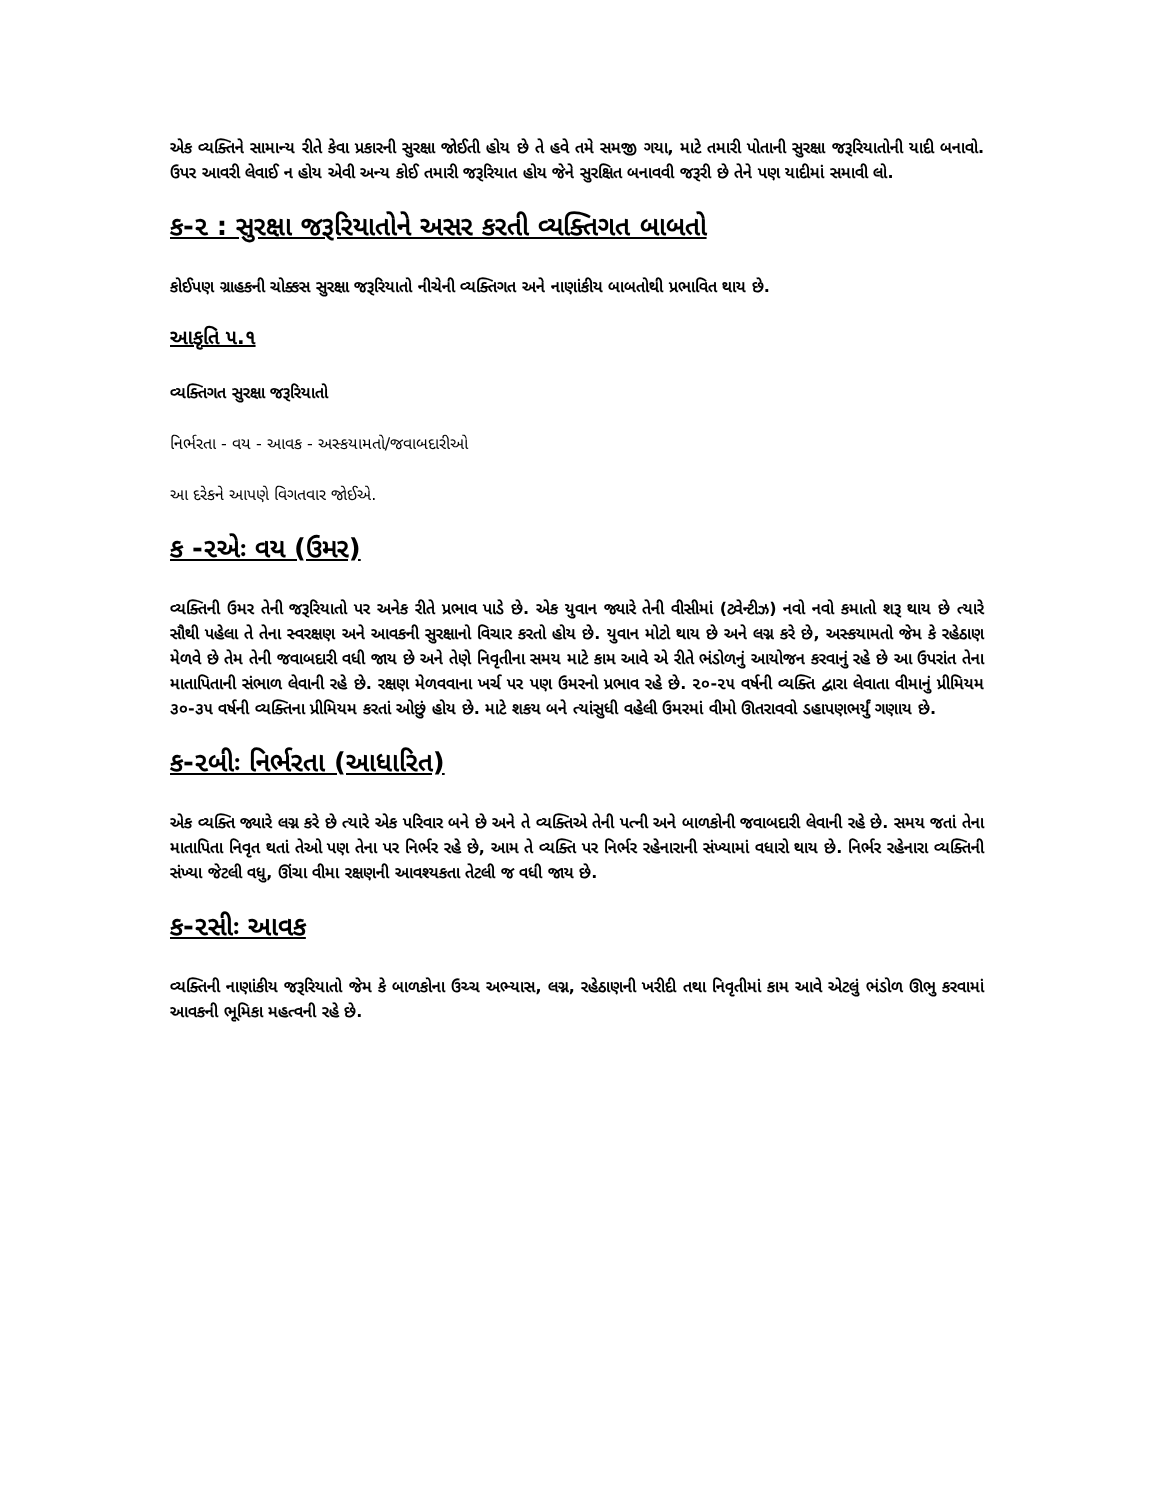એક વ્યક્તિને સામાન્ય રીતે કેવા પ્રકારની સુરક્ષા જોઈતી હોય છે તે હવે તમે સમજી ગયા, માટે તમારી પોતાની સુરક્ષા જરૂરિયાતોની યાદી બનાવો. ઉપર આવરી લેવાઈ ન હોય એવી અન્ય કોઈ તમારી જરૂરિયાત હોય જેને સુરક્ષિત બનાવવી જરૂરી છે તેને પણ યાદીમાં સમાવી લો.
ક-૨ : સુરક્ષા જરૂરિયાતોને અસર કરતી વ્યક્તિગત બાબતો
કોઈપણ ગ્રાહકની ચોક્કસ સુરક્ષા જરૂરિયાતો નીચેની વ્યક્તિગત અને નાણાંકીય બાબતોથી પ્રભાવિત થાય છે.
આકૃતિ ૫.૧
વ્યક્તિગત સુરક્ષા જરૂરિયાતો
નિર્ભરતા - વય - આવક - અસ્કયામતો/જવાબદારીઓ
આ દરેકને આપણે વિગતવાર જોઈએ.
ક -૨એઃ વય (ઉમર)
વ્યક્તિની ઉમર તેની જરૂરિયાતો પર અનેક રીતે પ્રભાવ પાડે છે. એક યુવાન જ્યારે તેની વીસીમાં (ટ્વેન્ટીઝ) નવો નવો કમાતો શરૂ થાય છે ત્યારે સૌથી પહેલા તે તેના સ્વરક્ષણ અને આવકની સુરક્ષાનો વિચાર કરતો હોય છે. યુવાન મોટો થાય છે અને લગ્ન કરે છે, અસ્કયામતો જેમ કે રહેઠાણ મેળવે છે તેમ તેની જવાબદારી વધી જાય છે અને તેણે નિવૃતીના સમય માટે કામ આવે એ રીતે ભંડોળનું આયોજન કરવાનું રહે છે આ ઉપરાંત તેના માતાપિતાની સંભાળ લેવાની રહે છે. રક્ષણ મેળવવાના ખર્ચ પર પણ ઉમરનો પ્રભાવ રહે છે. ૨૦-૨૫ વર્ષની વ્યક્તિ દ્વારા લેવાતા વીમાનું પ્રીમિયમ ૩૦-૩૫ વર્ષની વ્યક્તિના પ્રીમિયમ કરતાં ઓછું હોય છે. માટે શકય બને ત્યાંસુધી વહેલી ઉમરમાં વીમો ઊતરાવવો ડહાપણભર્યું ગણાય છે.
ક-૨બીઃ નિર્ભરતા (આધારિત)
એક વ્યક્તિ જ્યારે લગ્ન કરે છે ત્યારે એક પરિવાર બને છે અને તે વ્યક્તિએ તેની પત્ની અને બાળકોની જવાબદારી લેવાની રહે છે. સમય જતાં તેના માતાપિતા નિવૃત થતાં તેઓ પણ તેના પર નિર્ભર રહે છે, આમ તે વ્યક્તિ પર નિર્ભર રહેનારાની સંખ્યામાં વધારો થાય છે. નિર્ભર રહેનારા વ્યક્તિની સંખ્યા જેટલી વધુ, ઊંચા વીમા રક્ષણની આવશ્યકતા તેટલી જ વધી જાય છે.
ક-૨સીઃ આવક
વ્યક્તિની નાણાંકીય જરૂરિયાતો જેમ કે બાળકોના ઉચ્ચ અભ્યાસ, લગ્ન, રહેઠાણની ખરીદી તથા નિવૃતીમાં કામ આવે એટલું ભંડોળ ઊભુ કરવામાં આવકની ભૂમિકા મહત્વની રહે છે.